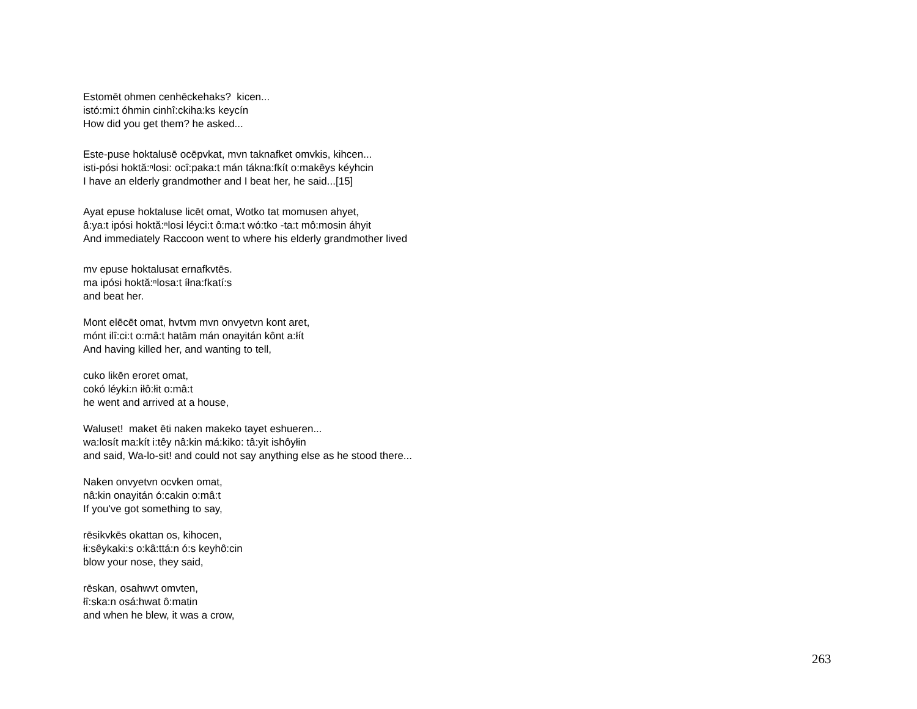Estomēt ohmen cenhēckehaks? kicen...
istó:mi:t óhmin cinhî:ckiha:ks keycín
How did you get them? he asked...
Este-puse hoktalusē ocēpvkat, mvn taknafket omvkis, kihcen...
isti-pósi hoktă:ⁿlosi: ocî:paka:t mán tákna:fkít o:makêys kéyhcin
I have an elderly grandmother and I beat her, he said...[15]
Ayat epuse hoktaluse licēt omat, Wotko tat momusen ahyet,
â:ya:t ipósi hoktă:ⁿlosi léyci:t ô:ma:t wó:tko -ta:t mô:mosin áhyit
And immediately Raccoon went to where his elderly grandmother lived
mv epuse hoktalusat ernafkvtēs.
ma ipósi hoktă:ⁿlosa:t íłna:fkatí:s
and beat her.
Mont elēcēt omat, hvtvm mvn onvyetvn kont aret,
mónt ilî:ci:t o:mâ:t hatâm mán onayitán kônt a:łít
And having killed her, and wanting to tell,
cuko likēn eroret omat,
cokó léyki:n iłô:łit o:mâ:t
he went and arrived at a house,
Waluset! maket ēti naken makeko tayet eshueren...
wa:losít ma:kít i:têy nâ:kin má:kiko: tâ:yit ishôyłin
and said, Wa-lo-sit! and could not say anything else as he stood there...
Naken onvyetvn ocvken omat,
nâ:kin onayitán ó:cakin o:mâ:t
If you've got something to say,
rēsikvkēs okattan os, kihocen,
łi:sêykaki:s o:kâ:ttá:n ó:s keyhô:cin
blow your nose, they said,
rēskan, osahwvt omvten,
łî:ska:n osá:hwat ô:matin
and when he blew, it was a crow,
263